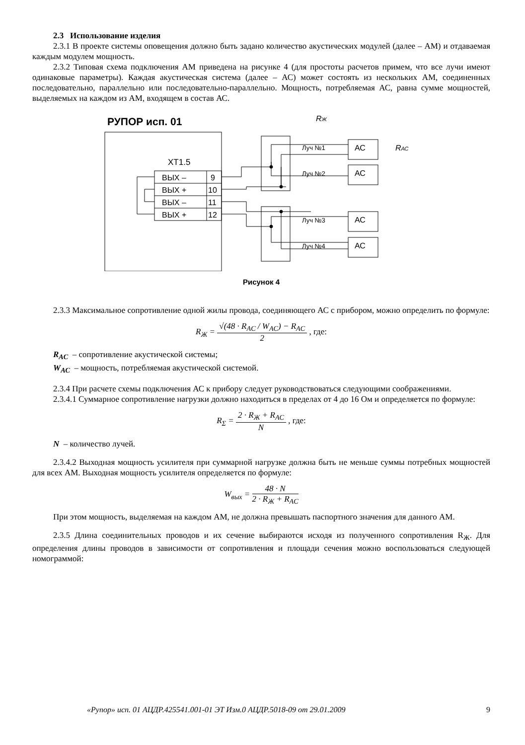2.3 Использование изделия
2.3.1 В проекте системы оповещения должно быть задано количество акустических модулей (далее – АМ) и отдаваемая каждым модулем мощность.
2.3.2 Типовая схема подключения АМ приведена на рисунке 4 (для простоты расчетов примем, что все лучи имеют одинаковые параметры). Каждая акустическая система (далее – АС) может состоять из нескольких АМ, соединенных последовательно, параллельно или последовательно-параллельно. Мощность, потребляемая АС, равна сумме мощностей, выделяемых на каждом из АМ, входящем в состав АС.
РУПОР исп. 01
ХТ1.5
ВЫХ –
9
ВЫХ +
10
ВЫХ –
11
ВЫХ +
12
Луч №1
Луч №2
Луч №3
Луч №4
АС
АС
АС
АС
RЖ
RАС
Рисунок 4
2.3.3 Максимальное сопротивление одной жилы провода, соединяющего АС с прибором, можно определить по формуле:
R<sub>Ж</sub> = √(48 · R<sub>AC</sub> / W<sub>AC</sub>) − R<sub>AC</sub> 2 , где:
R<sub>AC</sub> – сопротивление акустической системы;
W<sub>AC</sub> – мощность, потребляемая акустической системой.
2.3.4 При расчете схемы подключения АС к прибору следует руководствоваться следующими соображениями.
2.3.4.1 Суммарное сопротивление нагрузки должно находиться в пределах от 4 до 16 Ом и определяется по формуле:
R<sub>Σ</sub> = 2 · R<sub>Ж</sub> + R<sub>AC</sub> N , где:
N – количество лучей.
2.3.4.2 Выходная мощность усилителя при суммарной нагрузке должна быть не меньше суммы потребных мощностей для всех АМ. Выходная мощность усилителя определяется по формуле:
W<sub>вых</sub> = 48 · N 2 · R<sub>Ж</sub> + R<sub>AC</sub>
При этом мощность, выделяемая на каждом АМ, не должна превышать паспортного значения для данного АМ.
2.3.5 Длина соединительных проводов и их сечение выбираются исходя из полученного сопротивления R<sub>Ж</sub>. Для определения длины проводов в зависимости от сопротивления и площади сечения можно воспользоваться следующей номограммой:
«Рупор» исп. 01 АЦДР.425541.001-01 ЭТ Изм.0 АЦДР.5018-09 от 29.01.2009 9